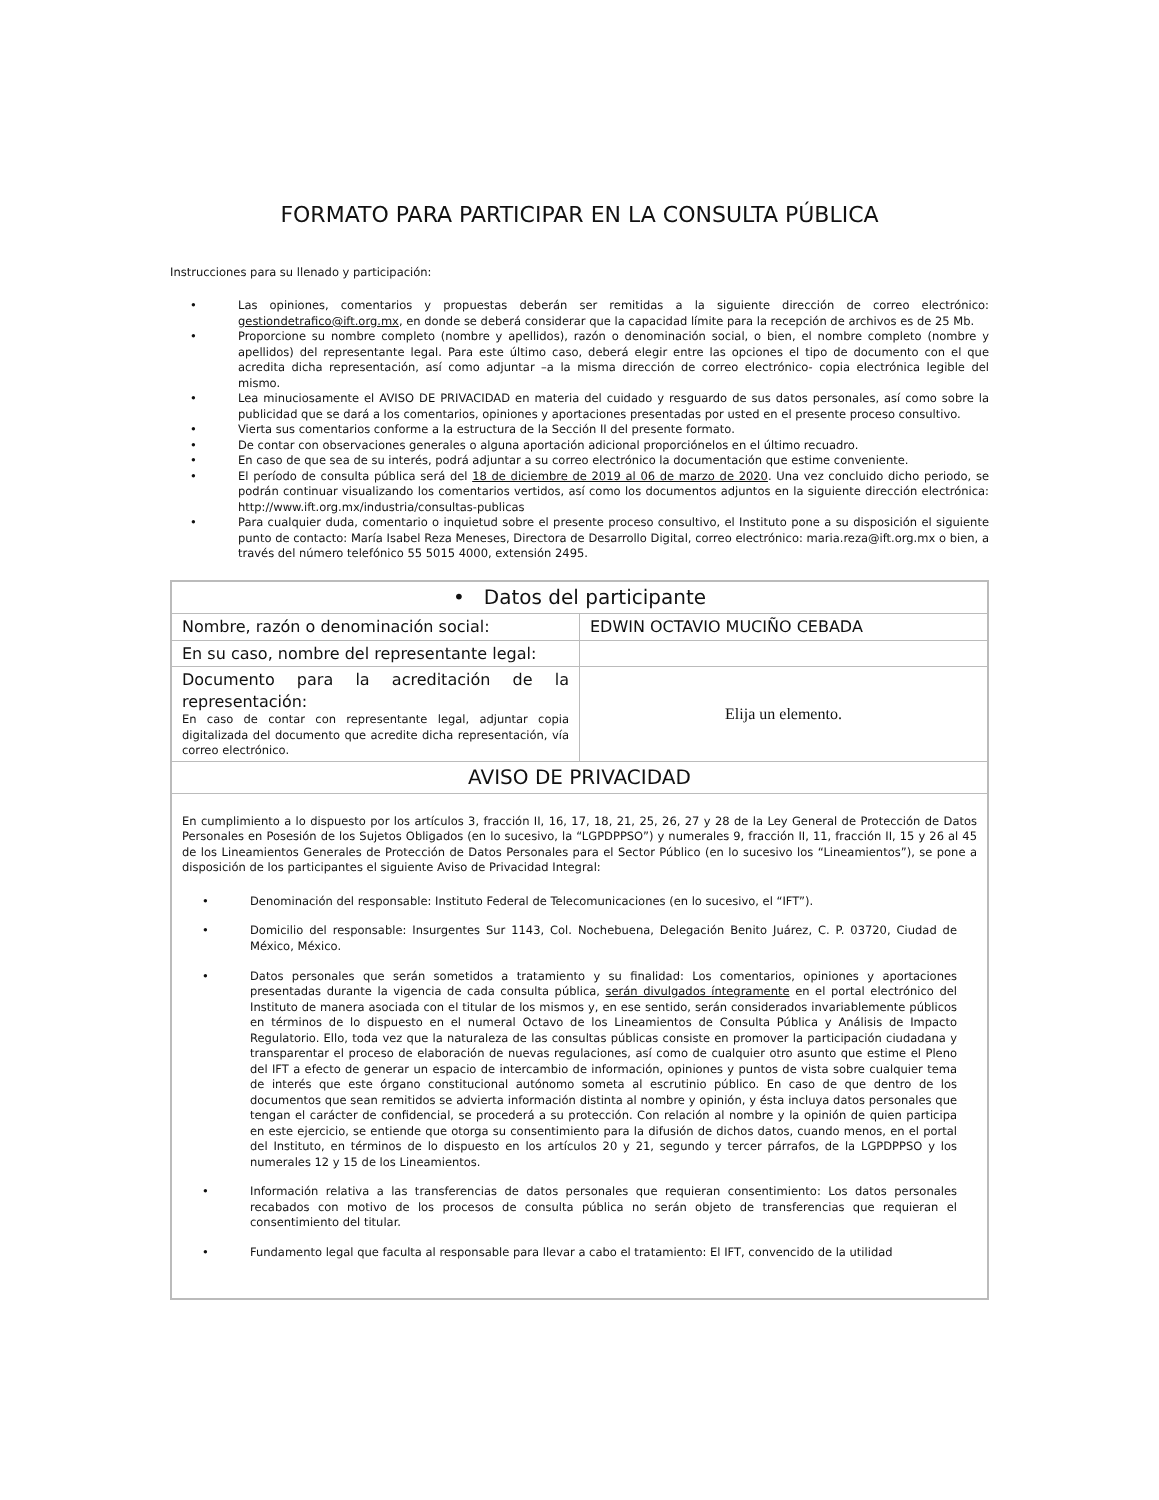FORMATO PARA PARTICIPAR EN LA CONSULTA PÚBLICA
Instrucciones para su llenado y participación:
• Las opiniones, comentarios y propuestas deberán ser remitidas a la siguiente dirección de correo electrónico: gestiondetrafico@ift.org.mx, en donde se deberá considerar que la capacidad límite para la recepción de archivos es de 25 Mb.
• Proporcione su nombre completo (nombre y apellidos), razón o denominación social, o bien, el nombre completo (nombre y apellidos) del representante legal. Para este último caso, deberá elegir entre las opciones el tipo de documento con el que acredita dicha representación, así como adjuntar –a la misma dirección de correo electrónico- copia electrónica legible del mismo.
• Lea minuciosamente el AVISO DE PRIVACIDAD en materia del cuidado y resguardo de sus datos personales, así como sobre la publicidad que se dará a los comentarios, opiniones y aportaciones presentadas por usted en el presente proceso consultivo.
• Vierta sus comentarios conforme a la estructura de la Sección II del presente formato.
• De contar con observaciones generales o alguna aportación adicional proporciónelos en el último recuadro.
• En caso de que sea de su interés, podrá adjuntar a su correo electrónico la documentación que estime conveniente.
• El período de consulta pública será del 18 de diciembre de 2019 al 06 de marzo de 2020. Una vez concluido dicho periodo, se podrán continuar visualizando los comentarios vertidos, así como los documentos adjuntos en la siguiente dirección electrónica: http://www.ift.org.mx/industria/consultas-publicas
• Para cualquier duda, comentario o inquietud sobre el presente proceso consultivo, el Instituto pone a su disposición el siguiente punto de contacto: María Isabel Reza Meneses, Directora de Desarrollo Digital, correo electrónico: maria.reza@ift.org.mx o bien, a través del número telefónico 55 5015 4000, extensión 2495.
| • Datos del participante | |
| --- | --- |
| Nombre, razón o denominación social: | EDWIN OCTAVIO MUCIÑO CEBADA |
| En su caso, nombre del representante legal: | |
| Documento para la acreditación de la representación: En caso de contar con representante legal, adjuntar copia digitalizada del documento que acredite dicha representación, vía correo electrónico. | Elija un elemento. |
| AVISO DE PRIVACIDAD | |
| En cumplimiento a lo dispuesto por los artículos 3, fracción II, 16, 17, 18, 21, 25, 26, 27 y 28 de la Ley General de Protección de Datos Personales en Posesión de los Sujetos Obligados (en lo sucesivo, la “LGPDPPSO”) y numerales 9, fracción II, 11, fracción II, 15 y 26 al 45 de los Lineamientos Generales de Protección de Datos Personales para el Sector Público (en lo sucesivo los “Lineamientos”), se pone a disposición de los participantes el siguiente Aviso de Privacidad Integral: • Denominación del responsable: Instituto Federal de Telecomunicaciones (en lo sucesivo, el “IFT”). • Domicilio del responsable: Insurgentes Sur 1143, Col. Nochebuena, Delegación Benito Juárez, C. P. 03720, Ciudad de México, México. • Datos personales que serán sometidos a tratamiento y su finalidad: Los comentarios, opiniones y aportaciones presentadas durante la vigencia de cada consulta pública, serán divulgados íntegramente en el portal electrónico del Instituto de manera asociada con el titular de los mismos y, en ese sentido, serán considerados invariablemente públicos en términos de lo dispuesto en el numeral Octavo de los Lineamientos de Consulta Pública y Análisis de Impacto Regulatorio. Ello, toda vez que la naturaleza de las consultas públicas consiste en promover la participación ciudadana y transparentar el proceso de elaboración de nuevas regulaciones, así como de cualquier otro asunto que estime el Pleno del IFT a efecto de generar un espacio de intercambio de información, opiniones y puntos de vista sobre cualquier tema de interés que este órgano constitucional autónomo someta al escrutinio público. En caso de que dentro de los documentos que sean remitidos se advierta información distinta al nombre y opinión, y ésta incluya datos personales que tengan el carácter de confidencial, se procederá a su protección. Con relación al nombre y la opinión de quien participa en este ejercicio, se entiende que otorga su consentimiento para la difusión de dichos datos, cuando menos, en el portal del Instituto, en términos de lo dispuesto en los artículos 20 y 21, segundo y tercer párrafos, de la LGPDPPSO y los numerales 12 y 15 de los Lineamientos. • Información relativa a las transferencias de datos personales que requieran consentimiento: Los datos personales recabados con motivo de los procesos de consulta pública no serán objeto de transferencias que requieran el consentimiento del titular. • Fundamento legal que faculta al responsable para llevar a cabo el tratamiento: El IFT, convencido de la utilidad | |